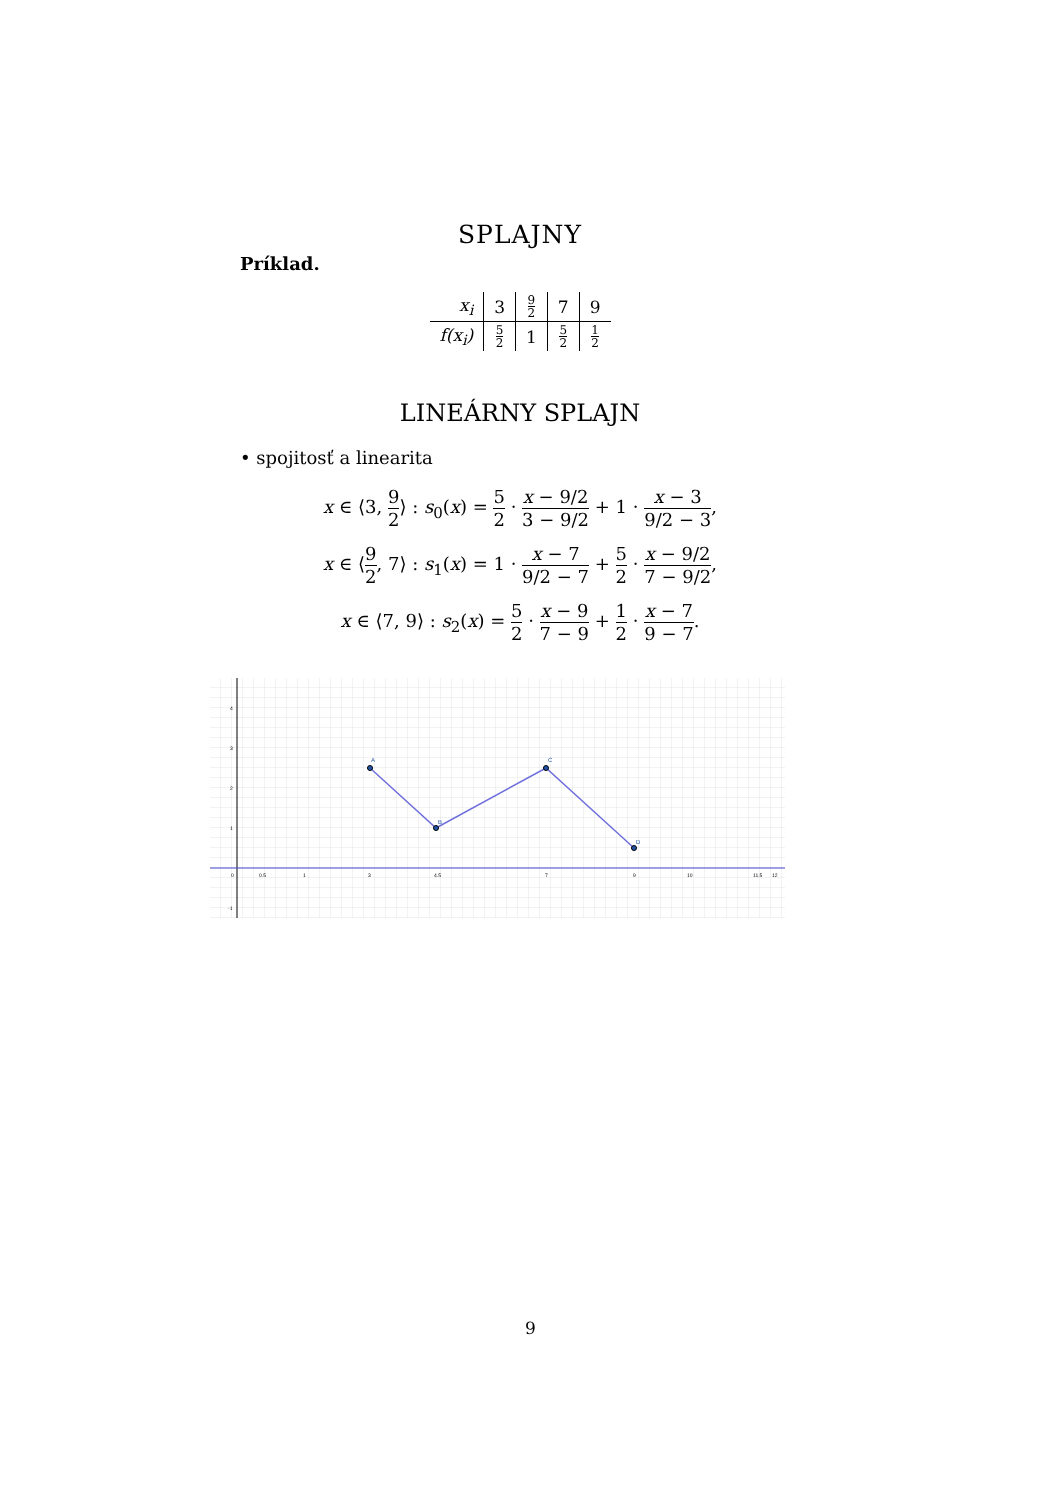SPLAJNY
Príklad.
| x<sub>i</sub> | 3 | 9 2 | 7 | 9 |
| f(x<sub>i</sub>) | 5 2 | 1 | 5 2 | 1 2 |
LINEÁRNY SPLAJN
• spojitosť a linearita
x ∈ ⟨3, 9 2⟩ : s<sub>0</sub>(x) = 5 2 · x − 9/2 3 − 9/2 + 1 · x − 3 9/2 − 3,
x ∈ ⟨9 2, 7⟩ : s<sub>1</sub>(x) = 1 · x − 7 9/2 − 7 + 5 2 · x − 9/2 7 − 9/2,
x ∈ ⟨7, 9⟩ : s<sub>2</sub>(x) = 5 2 · x − 9 7 − 9 + 1 2 · x − 7 9 − 7.
A
B
C
D
4
3
2
1
-1
0
0.5
1
3
4.5
7
9
10
11.5
12
9